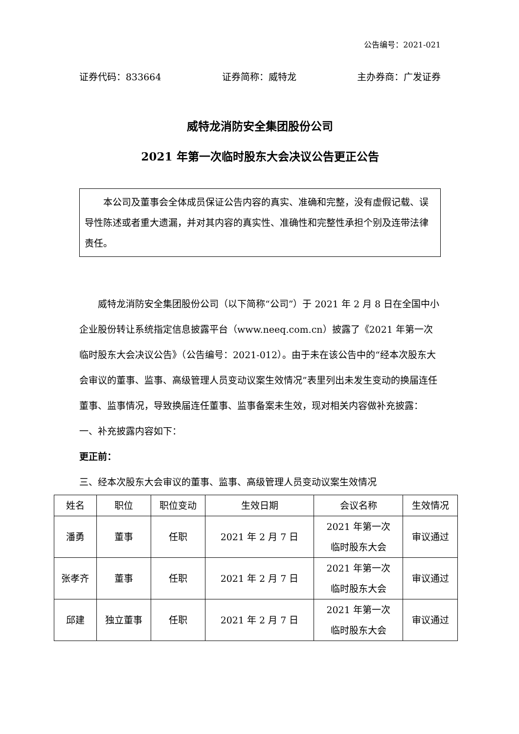公告编号：2021-021
证券代码：833664 证券简称：威特龙 主办券商：广发证券
威特龙消防安全集团股份公司
2021 年第一次临时股东大会决议公告更正公告
本公司及董事会全体成员保证公告内容的真实、准确和完整，没有虚假记载、误导性陈述或者重大遗漏，并对其内容的真实性、准确性和完整性承担个别及连带法律责任。
威特龙消防安全集团股份公司（以下简称“公司”）于 2021 年 2 月 8 日在全国中小企业股份转让系统指定信息披露平台（www.neeq.com.cn）披露了《2021 年第一次临时股东大会决议公告》（公告编号：2021-012）。由于未在该公告中的“经本次股东大会审议的董事、监事、高级管理人员变动议案生效情况”表里列出未发生变动的换届连任董事、监事情况，导致换届连任董事、监事备案未生效，现对相关内容做补充披露：
一、补充披露内容如下：
更正前：
三、经本次股东大会审议的董事、监事、高级管理人员变动议案生效情况
| 姓名 | 职位 | 职位变动 | 生效日期 | 会议名称 | 生效情况 |
| --- | --- | --- | --- | --- | --- |
| 潘勇 | 董事 | 任职 | 2021 年 2 月 7 日 | 2021 年第一次 临时股东大会 | 审议通过 |
| 张孝齐 | 董事 | 任职 | 2021 年 2 月 7 日 | 2021 年第一次 临时股东大会 | 审议通过 |
| 邱建 | 独立董事 | 任职 | 2021 年 2 月 7 日 | 2021 年第一次 临时股东大会 | 审议通过 |